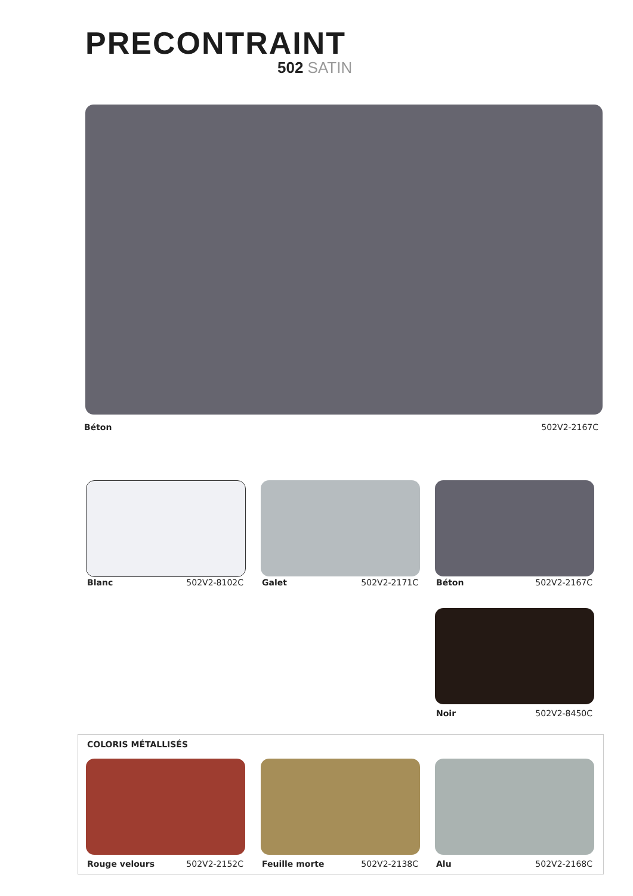PRECONTRAINT
502 SATIN
Béton 502V2-2167C
Blanc 502V2-8102C Galet 502V2-2171C Béton 502V2-2167C
Noir 502V2-8450C
COLORIS MÉTALLISÉS
Rouge velours 502V2-2152C Feuille morte 502V2-2138C Alu 502V2-2168C